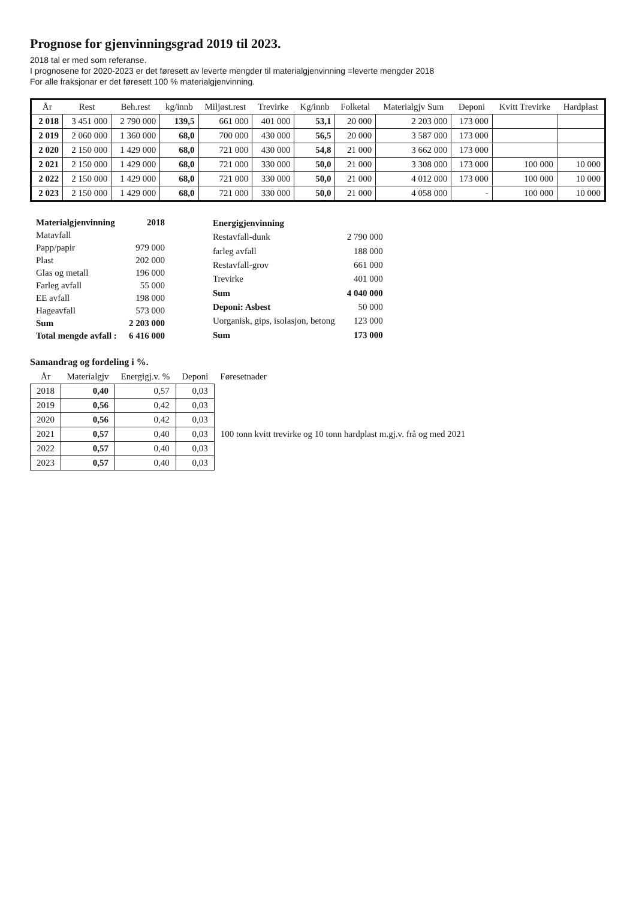Prognose for gjenvinningsgrad 2019 til 2023.
2018 tal er med som referanse.
I prognosene for 2020-2023 er det føresett av leverte mengder til materialgjenvinning =leverte mengder 2018
For alle fraksjonar er det føresett 100 % materialgjenvinning.
| År | Rest | Beh.rest | kg/innb | Miljøst.rest | Trevirke | Kg/innb | Folketal | Materialgjv Sum | Deponi | Kvitt Trevirke | Hardplast |
| --- | --- | --- | --- | --- | --- | --- | --- | --- | --- | --- | --- |
| 2 018 | 3 451 000 | 2 790 000 | 139,5 | 661 000 | 401 000 | 53,1 | 20 000 | 2 203 000 | 173 000 | | |
| 2 019 | 2 060 000 | 1 360 000 | 68,0 | 700 000 | 430 000 | 56,5 | 20 000 | 3 587 000 | 173 000 | | |
| 2 020 | 2 150 000 | 1 429 000 | 68,0 | 721 000 | 430 000 | 54,8 | 21 000 | 3 662 000 | 173 000 | | |
| 2 021 | 2 150 000 | 1 429 000 | 68,0 | 721 000 | 330 000 | 50,0 | 21 000 | 3 308 000 | 173 000 | 100 000 | 10 000 |
| 2 022 | 2 150 000 | 1 429 000 | 68,0 | 721 000 | 330 000 | 50,0 | 21 000 | 4 012 000 | 173 000 | 100 000 | 10 000 |
| 2 023 | 2 150 000 | 1 429 000 | 68,0 | 721 000 | 330 000 | 50,0 | 21 000 | 4 058 000 | - | 100 000 | 10 000 |
| Materialgjenvinning | 2018 |
| Matavfall | |
| Papp/papir | 979 000 |
| Plast | 202 000 |
| Glas og metall | 196 000 |
| Farleg avfall | 55 000 |
| EE avfall | 198 000 |
| Hageavfall | 573 000 |
| Sum | 2 203 000 |
| Total mengde avfall : | 6 416 000 |
| Energigjenvinning | |
| Restavfall-dunk | 2 790 000 |
| farleg avfall | 188 000 |
| Restavfall-grov | 661 000 |
| Trevirke | 401 000 |
| Sum | 4 040 000 |
| Deponi: Asbest | 50 000 |
| Uorganisk, gips, isolasjon, betong | 123 000 |
| Sum | 173 000 |
Samandrag og fordeling i %.
| År | Materialgjv | Energigj.v. % | Deponi | Føresetnader |
| --- | --- | --- | --- | --- |
| 2018 | 0,40 | 0,57 | 0,03 | |
| 2019 | 0,56 | 0,42 | 0,03 | |
| 2020 | 0,56 | 0,42 | 0,03 | |
| 2021 | 0,57 | 0,40 | 0,03 | 100 tonn kvitt trevirke og 10 tonn hardplast m.gj.v. frå og med 2021 |
| 2022 | 0,57 | 0,40 | 0,03 | |
| 2023 | 0,57 | 0,40 | 0,03 | |